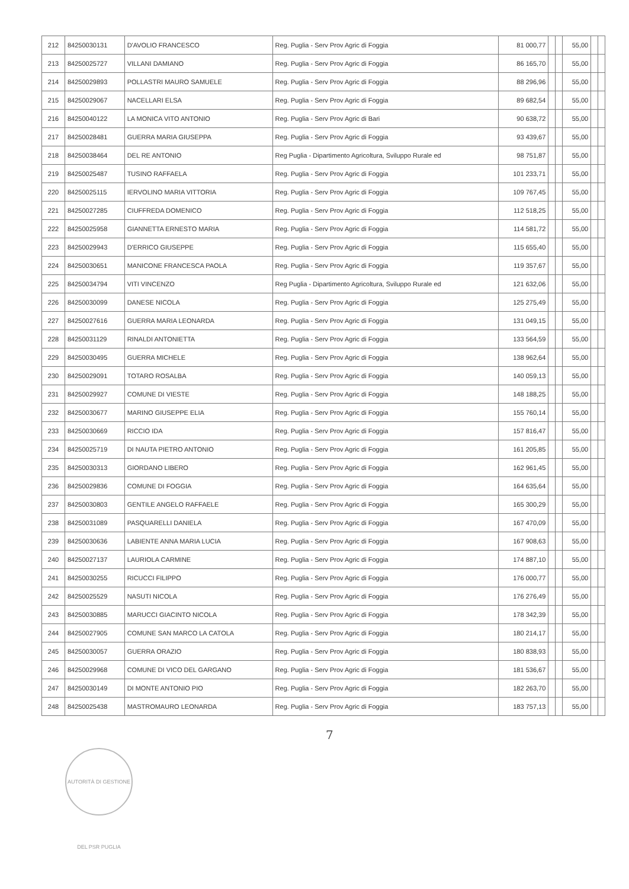| 212 | 84250030131 | D'AVOLIO FRANCESCO | Reg. Puglia - Serv Prov Agric di Foggia | 81 000,77 | | | 55,00 | | |
| 213 | 84250025727 | VILLANI DAMIANO | Reg. Puglia - Serv Prov Agric di Foggia | 86 165,70 | | | 55,00 | | |
| 214 | 84250029893 | POLLASTRI MAURO SAMUELE | Reg. Puglia - Serv Prov Agric di Foggia | 88 296,96 | | | 55,00 | | |
| 215 | 84250029067 | NACELLARI ELSA | Reg. Puglia - Serv Prov Agric di Foggia | 89 682,54 | | | 55,00 | | |
| 216 | 84250040122 | LA MONICA VITO ANTONIO | Reg. Puglia - Serv Prov Agric di Bari | 90 638,72 | | | 55,00 | | |
| 217 | 84250028481 | GUERRA MARIA GIUSEPPA | Reg. Puglia - Serv Prov Agric di Foggia | 93 439,67 | | | 55,00 | | |
| 218 | 84250038464 | DEL RE ANTONIO | Reg Puglia - Dipartimento Agricoltura, Sviluppo Rurale ed | 98 751,87 | | | 55,00 | | |
| 219 | 84250025487 | TUSINO RAFFAELA | Reg. Puglia - Serv Prov Agric di Foggia | 101 233,71 | | | 55,00 | | |
| 220 | 84250025115 | IERVOLINO MARIA VITTORIA | Reg. Puglia - Serv Prov Agric di Foggia | 109 767,45 | | | 55,00 | | |
| 221 | 84250027285 | CIUFFREDA DOMENICO | Reg. Puglia - Serv Prov Agric di Foggia | 112 518,25 | | | 55,00 | | |
| 222 | 84250025958 | GIANNETTA ERNESTO MARIA | Reg. Puglia - Serv Prov Agric di Foggia | 114 581,72 | | | 55,00 | | |
| 223 | 84250029943 | D'ERRICO GIUSEPPE | Reg. Puglia - Serv Prov Agric di Foggia | 115 655,40 | | | 55,00 | | |
| 224 | 84250030651 | MANICONE FRANCESCA PAOLA | Reg. Puglia - Serv Prov Agric di Foggia | 119 357,67 | | | 55,00 | | |
| 225 | 84250034794 | VITI VINCENZO | Reg Puglia - Dipartimento Agricoltura, Sviluppo Rurale ed | 121 632,06 | | | 55,00 | | |
| 226 | 84250030099 | DANESE NICOLA | Reg. Puglia - Serv Prov Agric di Foggia | 125 275,49 | | | 55,00 | | |
| 227 | 84250027616 | GUERRA MARIA LEONARDA | Reg. Puglia - Serv Prov Agric di Foggia | 131 049,15 | | | 55,00 | | |
| 228 | 84250031129 | RINALDI ANTONIETTA | Reg. Puglia - Serv Prov Agric di Foggia | 133 564,59 | | | 55,00 | | |
| 229 | 84250030495 | GUERRA MICHELE | Reg. Puglia - Serv Prov Agric di Foggia | 138 962,64 | | | 55,00 | | |
| 230 | 84250029091 | TOTARO ROSALBA | Reg. Puglia - Serv Prov Agric di Foggia | 140 059,13 | | | 55,00 | | |
| 231 | 84250029927 | COMUNE DI VIESTE | Reg. Puglia - Serv Prov Agric di Foggia | 148 188,25 | | | 55,00 | | |
| 232 | 84250030677 | MARINO GIUSEPPE ELIA | Reg. Puglia - Serv Prov Agric di Foggia | 155 760,14 | | | 55,00 | | |
| 233 | 84250030669 | RICCIO IDA | Reg. Puglia - Serv Prov Agric di Foggia | 157 816,47 | | | 55,00 | | |
| 234 | 84250025719 | DI NAUTA PIETRO ANTONIO | Reg. Puglia - Serv Prov Agric di Foggia | 161 205,85 | | | 55,00 | | |
| 235 | 84250030313 | GIORDANO LIBERO | Reg. Puglia - Serv Prov Agric di Foggia | 162 961,45 | | | 55,00 | | |
| 236 | 84250029836 | COMUNE DI FOGGIA | Reg. Puglia - Serv Prov Agric di Foggia | 164 635,64 | | | 55,00 | | |
| 237 | 84250030803 | GENTILE ANGELO RAFFAELE | Reg. Puglia - Serv Prov Agric di Foggia | 165 300,29 | | | 55,00 | | |
| 238 | 84250031089 | PASQUARELLI DANIELA | Reg. Puglia - Serv Prov Agric di Foggia | 167 470,09 | | | 55,00 | | |
| 239 | 84250030636 | LABIENTE ANNA MARIA LUCIA | Reg. Puglia - Serv Prov Agric di Foggia | 167 908,63 | | | 55,00 | | |
| 240 | 84250027137 | LAURIOLA CARMINE | Reg. Puglia - Serv Prov Agric di Foggia | 174 887,10 | | | 55,00 | | |
| 241 | 84250030255 | RICUCCI FILIPPO | Reg. Puglia - Serv Prov Agric di Foggia | 176 000,77 | | | 55,00 | | |
| 242 | 84250025529 | NASUTI NICOLA | Reg. Puglia - Serv Prov Agric di Foggia | 176 276,49 | | | 55,00 | | |
| 243 | 84250030885 | MARUCCI GIACINTO NICOLA | Reg. Puglia - Serv Prov Agric di Foggia | 178 342,39 | | | 55,00 | | |
| 244 | 84250027905 | COMUNE SAN MARCO LA CATOLA | Reg. Puglia - Serv Prov Agric di Foggia | 180 214,17 | | | 55,00 | | |
| 245 | 84250030057 | GUERRA ORAZIO | Reg. Puglia - Serv Prov Agric di Foggia | 180 838,93 | | | 55,00 | | |
| 246 | 84250029968 | COMUNE DI VICO DEL GARGANO | Reg. Puglia - Serv Prov Agric di Foggia | 181 536,67 | | | 55,00 | | |
| 247 | 84250030149 | DI MONTE ANTONIO PIO | Reg. Puglia - Serv Prov Agric di Foggia | 182 263,70 | | | 55,00 | | |
| 248 | 84250025438 | MASTROMAURO LEONARDA | Reg. Puglia - Serv Prov Agric di Foggia | 183 757,13 | | | 55,00 | | |
7
AUTORITÀ DI GESTIONE DEL PSR PUGLIA